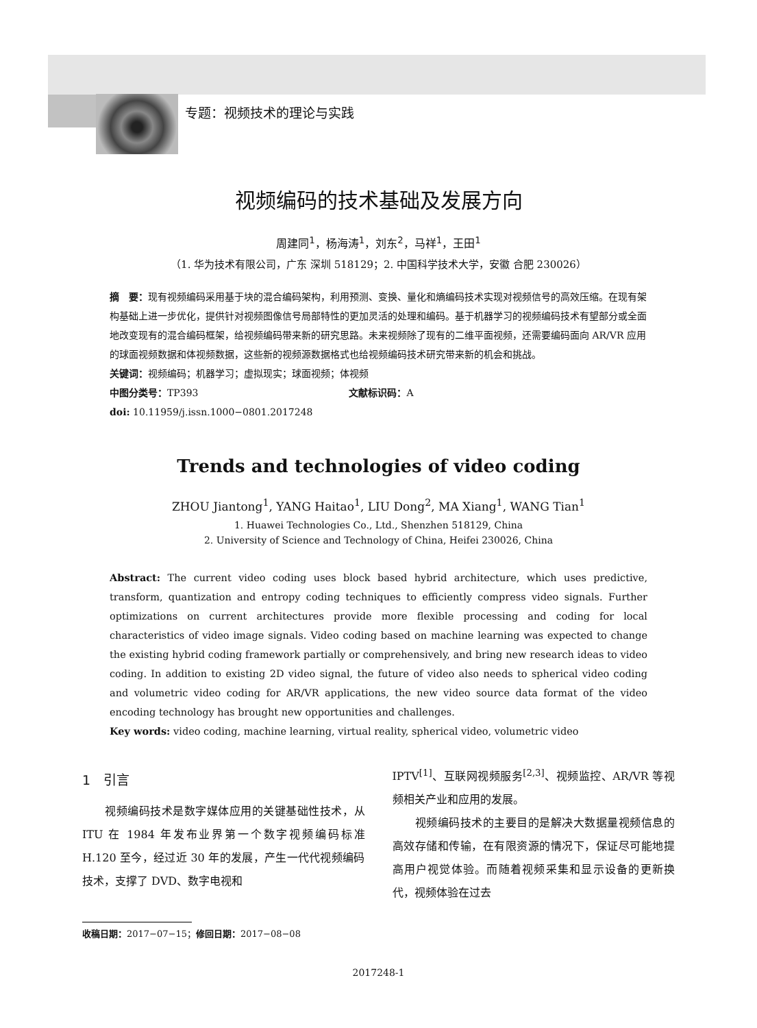专题：视频技术的理论与实践
视频编码的技术基础及发展方向
周建同<sup>1</sup>，杨海涛<sup>1</sup>，刘东<sup>2</sup>，马祥<sup>1</sup>，王田<sup>1</sup>
（1. 华为技术有限公司，广东 深圳 518129；2. 中国科学技术大学，安徽 合肥 230026）
摘　要：现有视频编码采用基于块的混合编码架构，利用预测、变换、量化和熵编码技术实现对视频信号的高效压缩。在现有架构基础上进一步优化，提供针对视频图像信号局部特性的更加灵活的处理和编码。基于机器学习的视频编码技术有望部分或全面地改变现有的混合编码框架，给视频编码带来新的研究思路。未来视频除了现有的二维平面视频，还需要编码面向 AR/VR 应用的球面视频数据和体视频数据，这些新的视频源数据格式也给视频编码技术研究带来新的机会和挑战。
关键词：视频编码；机器学习；虚拟现实；球面视频；体视频
中图分类号：TP393 文献标识码：A
doi: 10.11959/j.issn.1000−0801.2017248
Trends and technologies of video coding
ZHOU Jiantong<sup>1</sup>, YANG Haitao<sup>1</sup>, LIU Dong<sup>2</sup>, MA Xiang<sup>1</sup>, WANG Tian<sup>1</sup>
1. Huawei Technologies Co., Ltd., Shenzhen 518129, China
2. University of Science and Technology of China, Heifei 230026, China
Abstract: The current video coding uses block based hybrid architecture, which uses predictive, transform, quantization and entropy coding techniques to efficiently compress video signals. Further optimizations on current architectures provide more flexible processing and coding for local characteristics of video image signals. Video coding based on machine learning was expected to change the existing hybrid coding framework partially or comprehensively, and bring new research ideas to video coding. In addition to existing 2D video signal, the future of video also needs to spherical video coding and volumetric video coding for AR/VR applications, the new video source data format of the video encoding technology has brought new opportunities and challenges.
Key words: video coding, machine learning, virtual reality, spherical video, volumetric video
1　引言
　　视频编码技术是数字媒体应用的关键基础性技术，从 ITU 在 1984 年发布业界第一个数字视频编码标准 H.120 至今，经过近 30 年的发展，产生一代代视频编码技术，支撑了 DVD、数字电视和
IPTV<sup>[1]</sup>、互联网视频服务<sup>[2,3]</sup>、视频监控、AR/VR 等视频相关产业和应用的发展。
　　视频编码技术的主要目的是解决大数据量视频信息的高效存储和传输，在有限资源的情况下，保证尽可能地提高用户视觉体验。而随着视频采集和显示设备的更新换代，视频体验在过去
收稿日期：2017−07−15；修回日期：2017−08−08
2017248-1